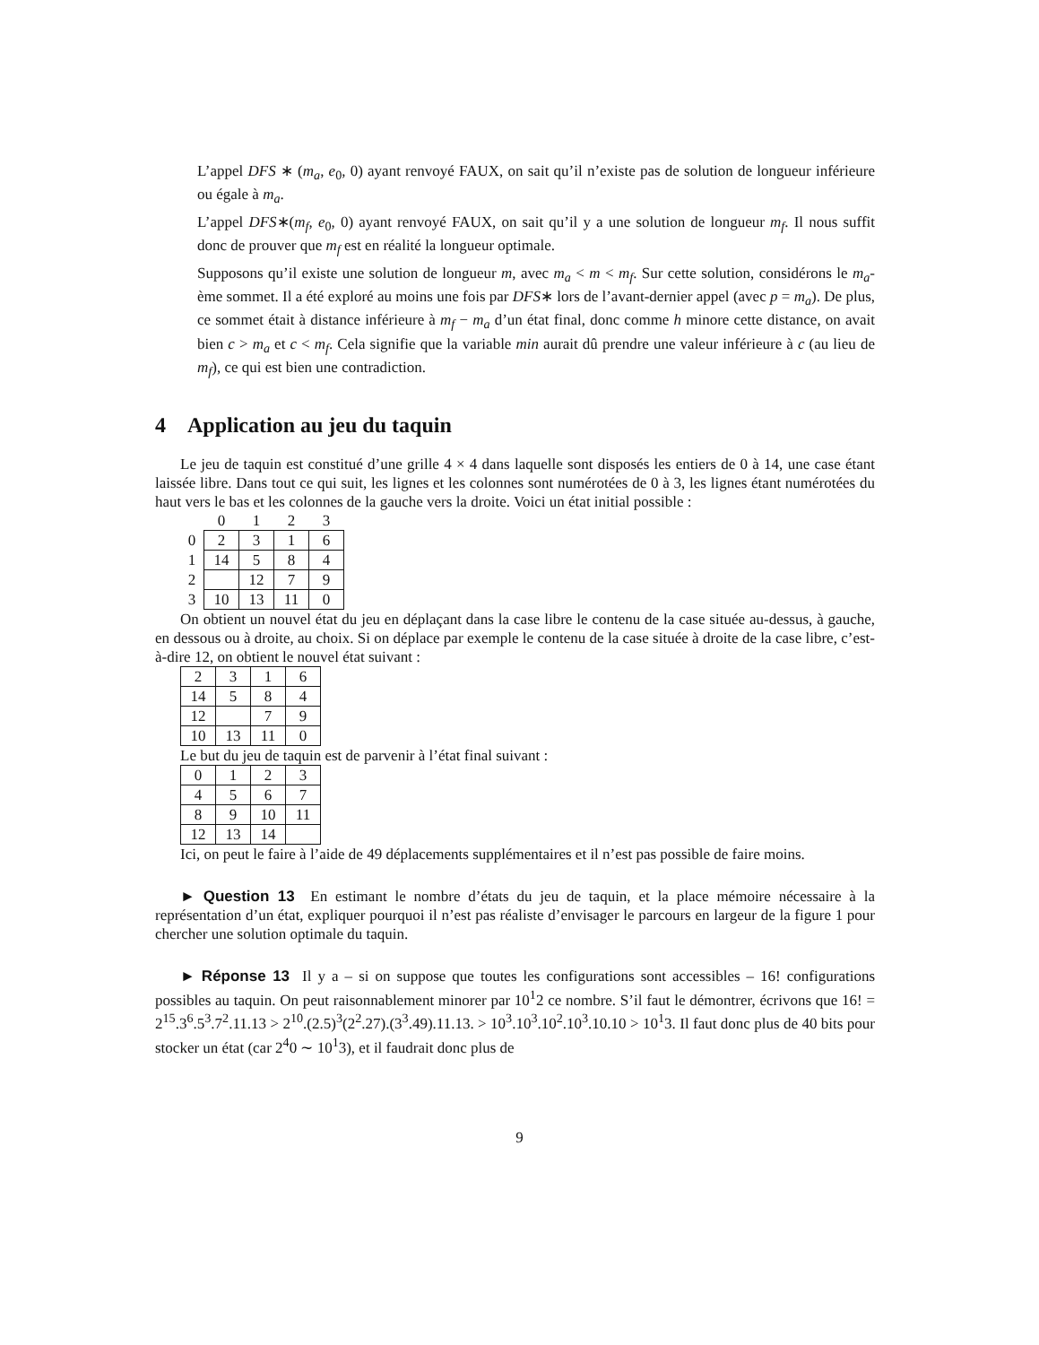L’appel DFS ∗ (m<sub>a</sub>, e<sub>0</sub>, 0) ayant renvoyé FAUX, on sait qu’il n’existe pas de solution de longueur inférieure ou égale à m<sub>a</sub>.
L’appel DFS∗(m<sub>f</sub>, e<sub>0</sub>, 0) ayant renvoyé FAUX, on sait qu’il y a une solution de longueur m<sub>f</sub>. Il nous suffit donc de prouver que m<sub>f</sub> est en réalité la longueur optimale.
Supposons qu’il existe une solution de longueur m, avec m<sub>a</sub> < m < m<sub>f</sub>. Sur cette solution, considérons le m<sub>a</sub>-ème sommet. Il a été exploré au moins une fois par DFS∗ lors de l’avant-dernier appel (avec p = m<sub>a</sub>). De plus, ce sommet était à distance inférieure à m<sub>f</sub> − m<sub>a</sub> d’un état final, donc comme h minore cette distance, on avait bien c > m<sub>a</sub> et c < m<sub>f</sub>. Cela signifie que la variable min aurait dû prendre une valeur inférieure à c (au lieu de m<sub>f</sub>), ce qui est bien une contradiction.
4 Application au jeu du taquin
Le jeu de taquin est constitué d’une grille 4 × 4 dans laquelle sont disposés les entiers de 0 à 14, une case étant laissée libre. Dans tout ce qui suit, les lignes et les colonnes sont numérotées de 0 à 3, les lignes étant numérotées du haut vers le bas et les colonnes de la gauche vers la droite. Voici un état initial possible :
| | 0 | 1 | 2 | 3 |
| 0 | 2 | 3 | 1 | 6 |
| 1 | 14 | 5 | 8 | 4 |
| 2 | | 12 | 7 | 9 |
| 3 | 10 | 13 | 11 | 0 |
On obtient un nouvel état du jeu en déplaçant dans la case libre le contenu de la case située au-dessus, à gauche, en dessous ou à droite, au choix. Si on déplace par exemple le contenu de la case située à droite de la case libre, c’est-à-dire 12, on obtient le nouvel état suivant :
| 2 | 3 | 1 | 6 |
| 14 | 5 | 8 | 4 |
| 12 | | 7 | 9 |
| 10 | 13 | 11 | 0 |
Le but du jeu de taquin est de parvenir à l’état final suivant :
| 0 | 1 | 2 | 3 |
| 4 | 5 | 6 | 7 |
| 8 | 9 | 10 | 11 |
| 12 | 13 | 14 | |
Ici, on peut le faire à l’aide de 49 déplacements supplémentaires et il n’est pas possible de faire moins.
► Question 13 En estimant le nombre d’états du jeu de taquin, et la place mémoire nécessaire à la représentation d’un état, expliquer pourquoi il n’est pas réaliste d’envisager le parcours en largeur de la figure 1 pour chercher une solution optimale du taquin.
► Réponse 13 Il y a – si on suppose que toutes les configurations sont accessibles – 16! configurations possibles au taquin. On peut raisonnablement minorer par 10<sup>1</sup>2 ce nombre. S’il faut le démontrer, écrivons que 16! = 2<sup>15</sup>.3<sup>6</sup>.5<sup>3</sup>.7<sup>2</sup>.11.13 > 2<sup>10</sup>.(2.5)<sup>3</sup>(2<sup>2</sup>.27).(3<sup>3</sup>.49).11.13. > 10<sup>3</sup>.10<sup>3</sup>.10<sup>2</sup>.10<sup>3</sup>.10.10 > 10<sup>1</sup>3. Il faut donc plus de 40 bits pour stocker un état (car 2<sup>4</sup>0 ∼ 10<sup>1</sup>3), et il faudrait donc plus de
9